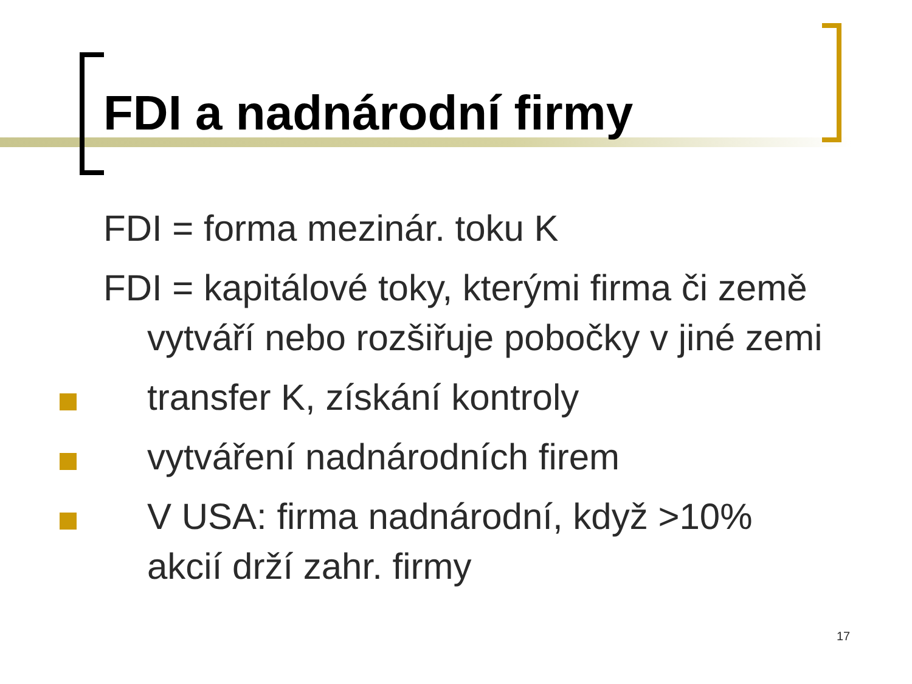FDI a nadnárodní firmy
FDI = forma mezinár. toku K
FDI = kapitálové toky, kterými firma či země vytváří nebo rozšiřuje pobočky v jiné zemi
transfer K, získání kontroly
vytváření nadnárodních firem
V USA: firma nadnárodní, když >10% akcií drží zahr. firmy
17